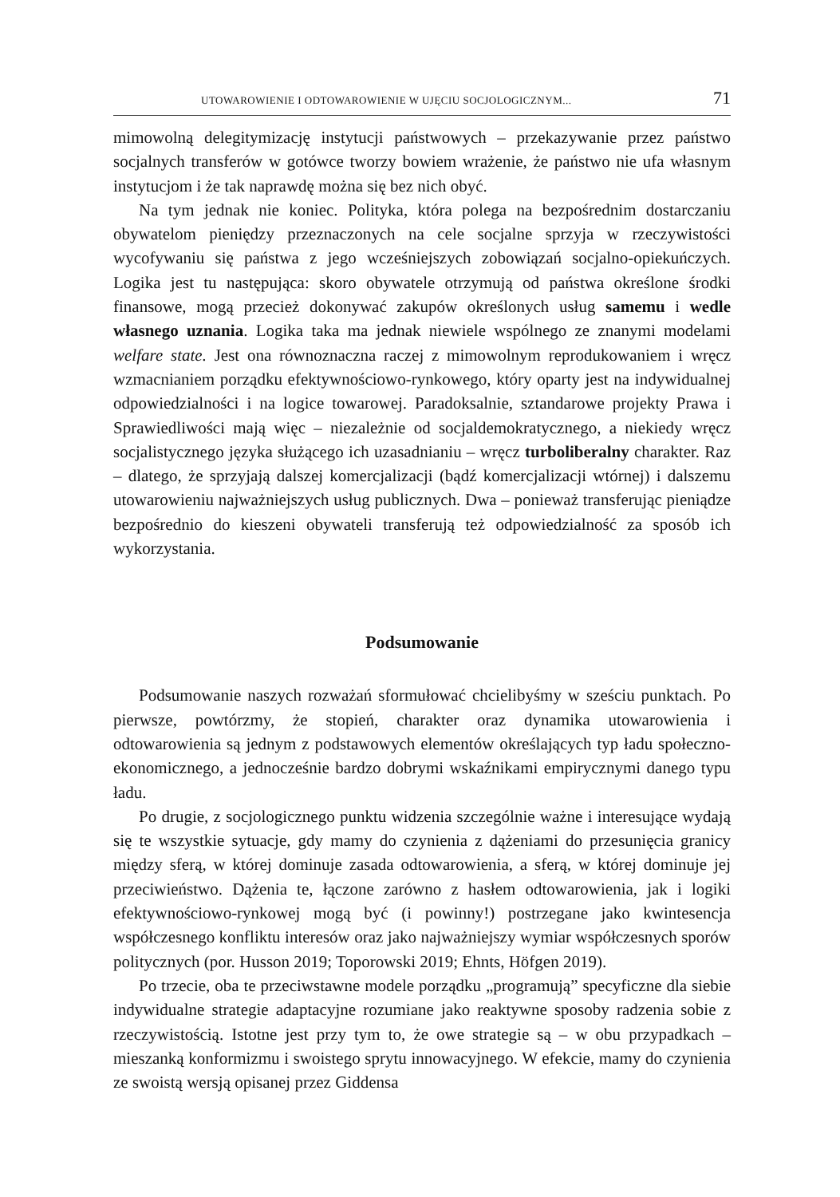UTOWAROWIENIE I ODTOWAROWIENIE W UJĘCIU SOCJOLOGICZNYM... 71
mimowolną delegitymizację instytucji państwowych – przekazywanie przez państwo socjalnych transferów w gotówce tworzy bowiem wrażenie, że państwo nie ufa własnym instytucjom i że tak naprawdę można się bez nich obyć.
Na tym jednak nie koniec. Polityka, która polega na bezpośrednim dostarczaniu obywatelom pieniędzy przeznaczonych na cele socjalne sprzyja w rzeczywistości wycofywaniu się państwa z jego wcześniejszych zobowiązań socjalno-opiekuńczych. Logika jest tu następująca: skoro obywatele otrzymują od państwa określone środki finansowe, mogą przecież dokonywać zakupów określonych usług samemu i wedle własnego uznania. Logika taka ma jednak niewiele wspólnego ze znanymi modelami welfare state. Jest ona równoznaczna raczej z mimowolnym reprodukowaniem i wręcz wzmacnianiem porządku efektywnościowo-rynkowego, który oparty jest na indywidualnej odpowiedzialności i na logice towarowej. Paradoksalnie, sztandarowe projekty Prawa i Sprawiedliwości mają więc – niezależnie od socjaldemokratycznego, a niekiedy wręcz socjalistycznego języka służącego ich uzasadnianiu – wręcz turboliberalny charakter. Raz – dlatego, że sprzyjają dalszej komercjalizacji (bądź komercjalizacji wtórnej) i dalszemu utowarowieniu najważniejszych usług publicznych. Dwa – ponieważ transferując pieniądze bezpośrednio do kieszeni obywateli transferują też odpowiedzialność za sposób ich wykorzystania.
Podsumowanie
Podsumowanie naszych rozważań sformułować chcielibyśmy w sześciu punktach. Po pierwsze, powtórzmy, że stopień, charakter oraz dynamika utowarowienia i odtowarowienia są jednym z podstawowych elementów określających typ ładu społeczno-ekonomicznego, a jednocześnie bardzo dobrymi wskaźnikami empirycznymi danego typu ładu.
Po drugie, z socjologicznego punktu widzenia szczególnie ważne i interesujące wydają się te wszystkie sytuacje, gdy mamy do czynienia z dążeniami do przesunięcia granicy między sferą, w której dominuje zasada odtowarowienia, a sferą, w której dominuje jej przeciwieństwo. Dążenia te, łączone zarówno z hasłem odtowarowienia, jak i logiki efektywnościowo-rynkowej mogą być (i powinny!) postrzegane jako kwintesencja współczesnego konfliktu interesów oraz jako najważniejszy wymiar współczesnych sporów politycznych (por. Husson 2019; Toporowski 2019; Ehnts, Höfgen 2019).
Po trzecie, oba te przeciwstawne modele porządku „programują” specyficzne dla siebie indywidualne strategie adaptacyjne rozumiane jako reaktywne sposoby radzenia sobie z rzeczywistością. Istotne jest przy tym to, że owe strategie są – w obu przypadkach – mieszanką konformizmu i swoistego sprytu innowacyjnego. W efekcie, mamy do czynienia ze swoistą wersją opisanej przez Giddensa